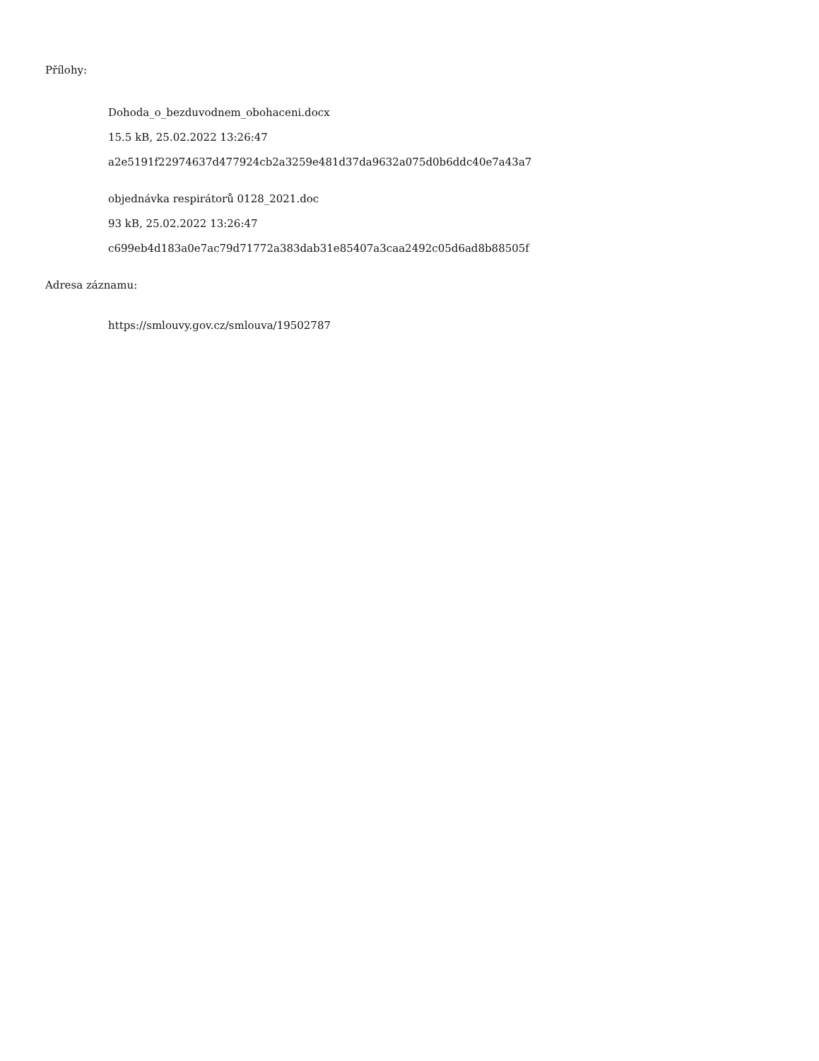Přílohy:
Dohoda_o_bezduvodnem_obohaceni.docx
15.5 kB, 25.02.2022 13:26:47
a2e5191f22974637d477924cb2a3259e481d37da9632a075d0b6ddc40e7a43a7
objednávka respirátorů 0128_2021.doc
93 kB, 25.02.2022 13:26:47
c699eb4d183a0e7ac79d71772a383dab31e85407a3caa2492c05d6ad8b88505f
Adresa záznamu:
https://smlouvy.gov.cz/smlouva/19502787